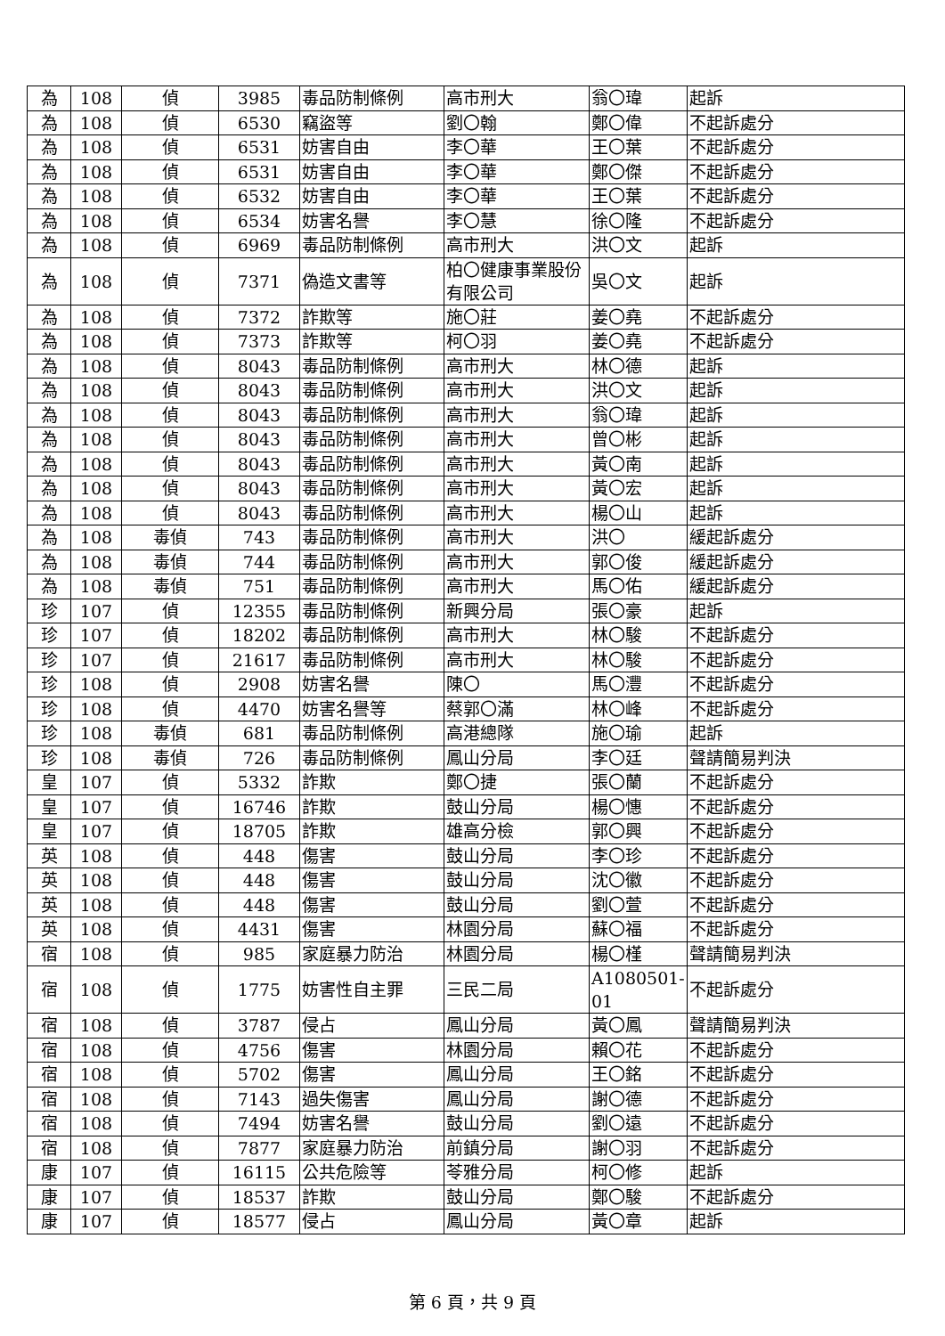| 為 | 108 | 偵 | 3985 | 毒品防制條例 | 高市刑大 | 翁〇瑋 | 起訴 |
| 為 | 108 | 偵 | 6530 | 竊盜等 | 劉〇翰 | 鄭〇偉 | 不起訴處分 |
| 為 | 108 | 偵 | 6531 | 妨害自由 | 李〇華 | 王〇葉 | 不起訴處分 |
| 為 | 108 | 偵 | 6531 | 妨害自由 | 李〇華 | 鄭〇傑 | 不起訴處分 |
| 為 | 108 | 偵 | 6532 | 妨害自由 | 李〇華 | 王〇葉 | 不起訴處分 |
| 為 | 108 | 偵 | 6534 | 妨害名譽 | 李〇慧 | 徐〇隆 | 不起訴處分 |
| 為 | 108 | 偵 | 6969 | 毒品防制條例 | 高市刑大 | 洪〇文 | 起訴 |
| 為 | 108 | 偵 | 7371 | 偽造文書等 | 柏〇健康事業股份有限公司 | 吳〇文 | 起訴 |
| 為 | 108 | 偵 | 7372 | 詐欺等 | 施〇莊 | 姜〇堯 | 不起訴處分 |
| 為 | 108 | 偵 | 7373 | 詐欺等 | 柯〇羽 | 姜〇堯 | 不起訴處分 |
| 為 | 108 | 偵 | 8043 | 毒品防制條例 | 高市刑大 | 林〇德 | 起訴 |
| 為 | 108 | 偵 | 8043 | 毒品防制條例 | 高市刑大 | 洪〇文 | 起訴 |
| 為 | 108 | 偵 | 8043 | 毒品防制條例 | 高市刑大 | 翁〇瑋 | 起訴 |
| 為 | 108 | 偵 | 8043 | 毒品防制條例 | 高市刑大 | 曾〇彬 | 起訴 |
| 為 | 108 | 偵 | 8043 | 毒品防制條例 | 高市刑大 | 黃〇南 | 起訴 |
| 為 | 108 | 偵 | 8043 | 毒品防制條例 | 高市刑大 | 黃〇宏 | 起訴 |
| 為 | 108 | 偵 | 8043 | 毒品防制條例 | 高市刑大 | 楊〇山 | 起訴 |
| 為 | 108 | 毒偵 | 743 | 毒品防制條例 | 高市刑大 | 洪〇 | 緩起訴處分 |
| 為 | 108 | 毒偵 | 744 | 毒品防制條例 | 高市刑大 | 郭〇俊 | 緩起訴處分 |
| 為 | 108 | 毒偵 | 751 | 毒品防制條例 | 高市刑大 | 馬〇佑 | 緩起訴處分 |
| 珍 | 107 | 偵 | 12355 | 毒品防制條例 | 新興分局 | 張〇豪 | 起訴 |
| 珍 | 107 | 偵 | 18202 | 毒品防制條例 | 高市刑大 | 林〇駿 | 不起訴處分 |
| 珍 | 107 | 偵 | 21617 | 毒品防制條例 | 高市刑大 | 林〇駿 | 不起訴處分 |
| 珍 | 108 | 偵 | 2908 | 妨害名譽 | 陳〇 | 馬〇灃 | 不起訴處分 |
| 珍 | 108 | 偵 | 4470 | 妨害名譽等 | 蔡郭〇滿 | 林〇峰 | 不起訴處分 |
| 珍 | 108 | 毒偵 | 681 | 毒品防制條例 | 高港總隊 | 施〇瑜 | 起訴 |
| 珍 | 108 | 毒偵 | 726 | 毒品防制條例 | 鳳山分局 | 李〇廷 | 聲請簡易判決 |
| 皇 | 107 | 偵 | 5332 | 詐欺 | 鄭〇捷 | 張〇蘭 | 不起訴處分 |
| 皇 | 107 | 偵 | 16746 | 詐欺 | 鼓山分局 | 楊〇憓 | 不起訴處分 |
| 皇 | 107 | 偵 | 18705 | 詐欺 | 雄高分檢 | 郭〇興 | 不起訴處分 |
| 英 | 108 | 偵 | 448 | 傷害 | 鼓山分局 | 李〇珍 | 不起訴處分 |
| 英 | 108 | 偵 | 448 | 傷害 | 鼓山分局 | 沈〇徽 | 不起訴處分 |
| 英 | 108 | 偵 | 448 | 傷害 | 鼓山分局 | 劉〇萱 | 不起訴處分 |
| 英 | 108 | 偵 | 4431 | 傷害 | 林園分局 | 蘇〇福 | 不起訴處分 |
| 宿 | 108 | 偵 | 985 | 家庭暴力防治 | 林園分局 | 楊〇槿 | 聲請簡易判決 |
| 宿 | 108 | 偵 | 1775 | 妨害性自主罪 | 三民二局 | A1080501-01 | 不起訴處分 |
| 宿 | 108 | 偵 | 3787 | 侵占 | 鳳山分局 | 黃〇鳳 | 聲請簡易判決 |
| 宿 | 108 | 偵 | 4756 | 傷害 | 林園分局 | 賴〇花 | 不起訴處分 |
| 宿 | 108 | 偵 | 5702 | 傷害 | 鳳山分局 | 王〇銘 | 不起訴處分 |
| 宿 | 108 | 偵 | 7143 | 過失傷害 | 鳳山分局 | 謝〇德 | 不起訴處分 |
| 宿 | 108 | 偵 | 7494 | 妨害名譽 | 鼓山分局 | 劉〇遠 | 不起訴處分 |
| 宿 | 108 | 偵 | 7877 | 家庭暴力防治 | 前鎮分局 | 謝〇羽 | 不起訴處分 |
| 康 | 107 | 偵 | 16115 | 公共危險等 | 苓雅分局 | 柯〇修 | 起訴 |
| 康 | 107 | 偵 | 18537 | 詐欺 | 鼓山分局 | 鄭〇駿 | 不起訴處分 |
| 康 | 107 | 偵 | 18577 | 侵占 | 鳳山分局 | 黃〇章 | 起訴 |
第 6 頁，共 9 頁